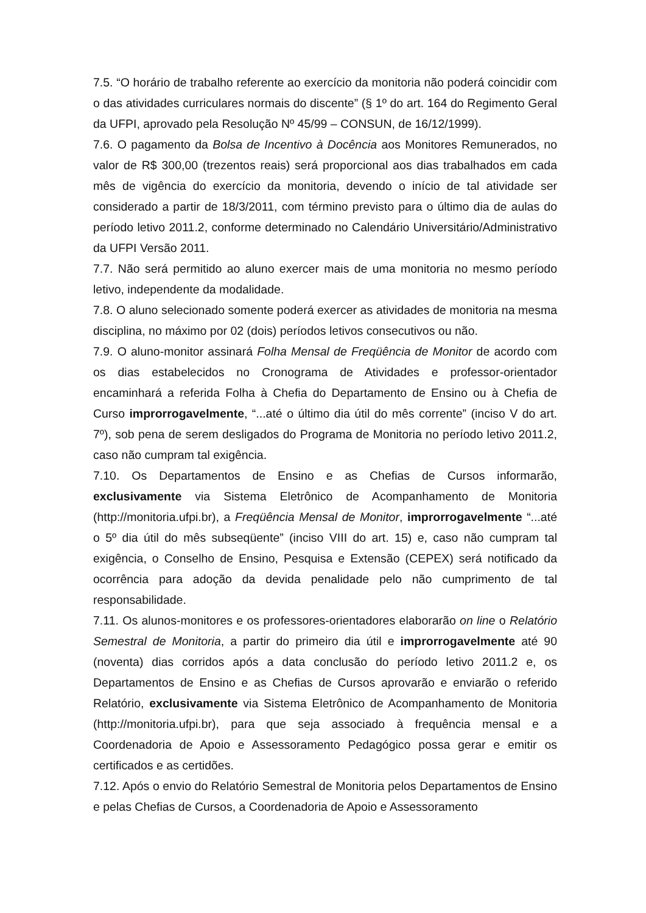7.5. “O horário de trabalho referente ao exercício da monitoria não poderá coincidir com o das atividades curriculares normais do discente” (§ 1º do art. 164 do Regimento Geral da UFPI, aprovado pela Resolução Nº 45/99 – CONSUN, de 16/12/1999).
7.6. O pagamento da Bolsa de Incentivo à Docência aos Monitores Remunerados, no valor de R$ 300,00 (trezentos reais) será proporcional aos dias trabalhados em cada mês de vigência do exercício da monitoria, devendo o início de tal atividade ser considerado a partir de 18/3/2011, com término previsto para o último dia de aulas do período letivo 2011.2, conforme determinado no Calendário Universitário/Administrativo da UFPI Versão 2011.
7.7. Não será permitido ao aluno exercer mais de uma monitoria no mesmo período letivo, independente da modalidade.
7.8. O aluno selecionado somente poderá exercer as atividades de monitoria na mesma disciplina, no máximo por 02 (dois) períodos letivos consecutivos ou não.
7.9. O aluno-monitor assinará Folha Mensal de Freqüência de Monitor de acordo com os dias estabelecidos no Cronograma de Atividades e professor-orientador encaminhará a referida Folha à Chefia do Departamento de Ensino ou à Chefia de Curso improrrogavelmente, “...até o último dia útil do mês corrente” (inciso V do art. 7º), sob pena de serem desligados do Programa de Monitoria no período letivo 2011.2, caso não cumpram tal exigência.
7.10. Os Departamentos de Ensino e as Chefias de Cursos informarão, exclusivamente via Sistema Eletrônico de Acompanhamento de Monitoria (http://monitoria.ufpi.br), a Freqüência Mensal de Monitor, improrrogavelmente “...até o 5º dia útil do mês subseqüente” (inciso VIII do art. 15) e, caso não cumpram tal exigência, o Conselho de Ensino, Pesquisa e Extensão (CEPEX) será notificado da ocorrência para adoção da devida penalidade pelo não cumprimento de tal responsabilidade.
7.11. Os alunos-monitores e os professores-orientadores elaborarão on line o Relatório Semestral de Monitoria, a partir do primeiro dia útil e improrrogavelmente até 90 (noventa) dias corridos após a data conclusão do período letivo 2011.2 e, os Departamentos de Ensino e as Chefias de Cursos aprovarão e enviarão o referido Relatório, exclusivamente via Sistema Eletrônico de Acompanhamento de Monitoria (http://monitoria.ufpi.br), para que seja associado à frequência mensal e a Coordenadoria de Apoio e Assessoramento Pedagógico possa gerar e emitir os certificados e as certidões.
7.12. Após o envio do Relatório Semestral de Monitoria pelos Departamentos de Ensino e pelas Chefias de Cursos, a Coordenadoria de Apoio e Assessoramento